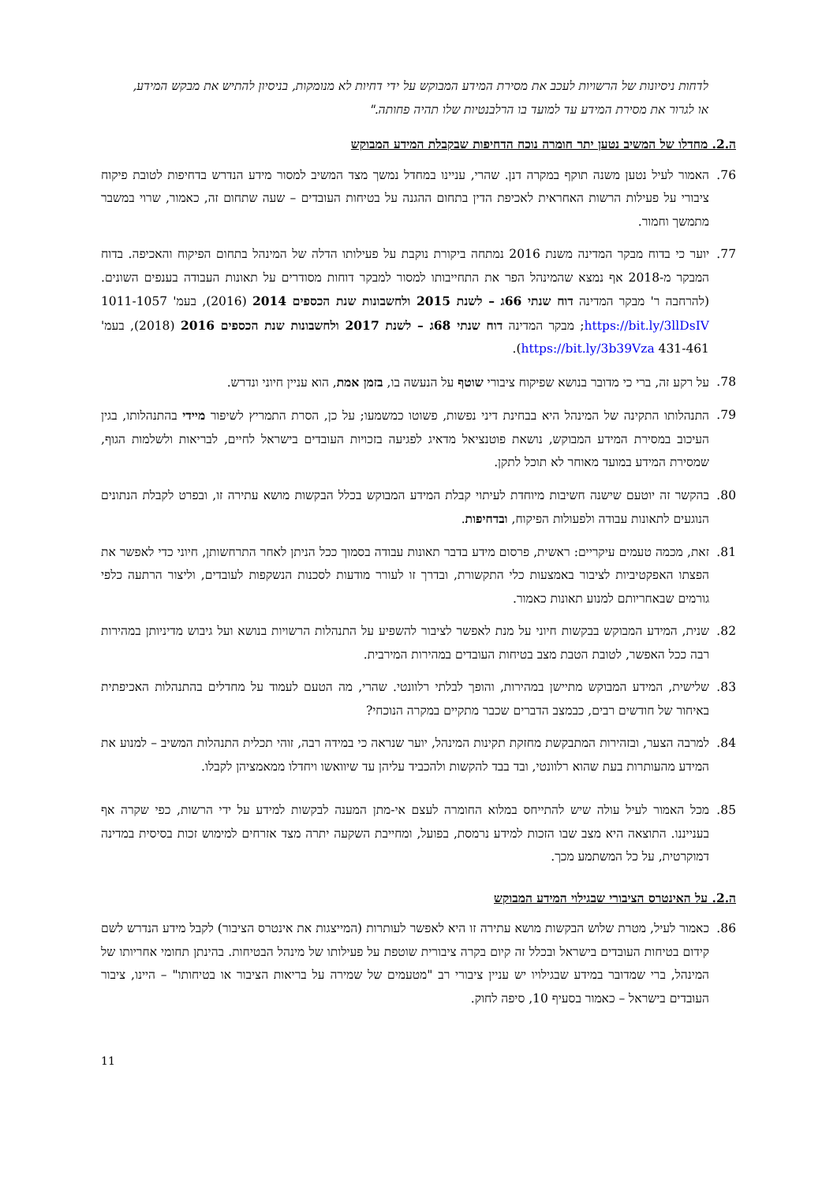לדחות ניסיונות של הרשויות לעכב את מסירת המידע המבוקש על ידי דחיות לא מנומקות, בניסיון להתיש את מבקש המידע, או לגרור את מסירת המידע עד למועד בו הרלבנטיות שלו תהיה פחותה."
ה.2. מחדלו של המשיב נטען יתר חומרה נוכח הדחיפות שבקבלת המידע המבוקש
76. האמור לעיל נטען משנה תוקף במקרה דנן. שהרי, עניינו במחדל נמשך מצד המשיב למסור מידע הנדרש בדחיפות לטובת פיקוח ציבורי על פעילות הרשות האחראית לאכיפת הדין בתחום ההגנה על בטיחות העובדים – שעה שתחום זה, כאמור, שרוי במשבר מתמשך וחמור.
77. יוער כי בדוח מבקר המדינה משנת 2016 נמתחה ביקורת נוקבת על פעילותו הדלה של המינהל בתחום הפיקוח והאכיפה. בדוח המבקר מ-2018 אף נמצא שהמינהל הפר את התחייבותו למסור למבקר דוחות מסודרים על תאונות העבודה בענפים השונים. (להרחבה ר' מבקר המדינה דוח שנתי 66ג – לשנת 2015 ולחשבונות שנת הכספים 2014 (2016), בעמ' 1011-1057 https://bit.ly/3llDsIV; מבקר המדינה דוח שנתי 68ג – לשנת 2017 ולחשבונות שנת הכספים 2016 (2018), בעמ' 431-461 https://bit.ly/3b39Vza).
78. על רקע זה, ברי כי מדובר בנושא שפיקוח ציבורי שוטף על הנעשה בו, בזמן אמת, הוא עניין חיוני ונדרש.
79. התנהלותו התקינה של המינהל היא בבחינת דיני נפשות, פשוטו כמשמעו; על כן, הסרת התמריץ לשיפור מיידי בהתנהלותו, בגין העיכוב במסירת המידע המבוקש, נושאת פוטנציאל מדאיג לפגיעה בזכויות העובדים בישראל לחיים, לבריאות ולשלמות הגוף, שמסירת המידע במועד מאוחר לא תוכל לתקן.
80. בהקשר זה יוטעם שישנה חשיבות מיוחדת לעיתוי קבלת המידע המבוקש בכלל הבקשות מושא עתירה זו, ובפרט לקבלת הנתונים הנוגעים לתאונות עבודה ולפעולות הפיקוח, ובדחיפות.
81. זאת, מכמה טעמים עיקריים: ראשית, פרסום מידע בדבר תאונות עבודה בסמוך ככל הניתן לאחר התרחשותן, חיוני כדי לאפשר את הפצתו האפקטיביות לציבור באמצעות כלי התקשורת, ובדרך זו לעורר מודעות לסכנות הנשקפות לעובדים, וליצור הרתעה כלפי גורמים שבאחריותם למנוע תאונות כאמור.
82. שנית, המידע המבוקש בבקשות חיוני על מנת לאפשר לציבור להשפיע על התנהלות הרשויות בנושא ועל גיבוש מדיניותן במהירות רבה ככל האפשר, לטובת הטבת מצב בטיחות העובדים במהירות המירבית.
83. שלישית, המידע המבוקש מתיישן במהירות, והופך לבלתי רלוונטי. שהרי, מה הטעם לעמוד על מחדלים בהתנהלות האכיפתית באיחור של חודשים רבים, כבמצב הדברים שכבר מתקיים במקרה הנוכחי?
84. למרבה הצער, ובזהירות המתבקשת מחזקת תקינות המינהל, יוער שנראה כי במידה רבה, זוהי תכלית התנהלות המשיב – למנוע את המידע מהעותרות בעת שהוא רלוונטי, ובד בבד להקשות ולהכביד עליהן עד שיוואשו ויחדלו ממאמציהן לקבלו.
85. מכל האמור לעיל עולה שיש להתייחס במלוא החומרה לעצם אי-מתן המענה לבקשות למידע על ידי הרשות, כפי שקרה אף בענייננו. התוצאה היא מצב שבו הזכות למידע נרמסת, בפועל, ומחייבת השקעה יתרה מצד אזרחים למימוש זכות בסיסית במדינה דמוקרטית, על כל המשתמע מכך.
ה.2. על האינטרס הציבורי שבגילוי המידע המבוקש
86. כאמור לעיל, מטרת שלוש הבקשות מושא עתירה זו היא לאפשר לעותרות (המייצגות את אינטרס הציבור) לקבל מידע הנדרש לשם קידום בטיחות העובדים בישראל ובכלל זה קיום בקרה ציבורית שוטפת על פעילותו של מינהל הבטיחות. בהינתן תחומי אחריותו של המינהל, ברי שמדובר במידע שבגילויו יש עניין ציבורי רב "מטעמים של שמירה על בריאות הציבור או בטיחותו" – היינו, ציבור העובדים בישראל – כאמור בסעיף 10, סיפה לחוק.
11